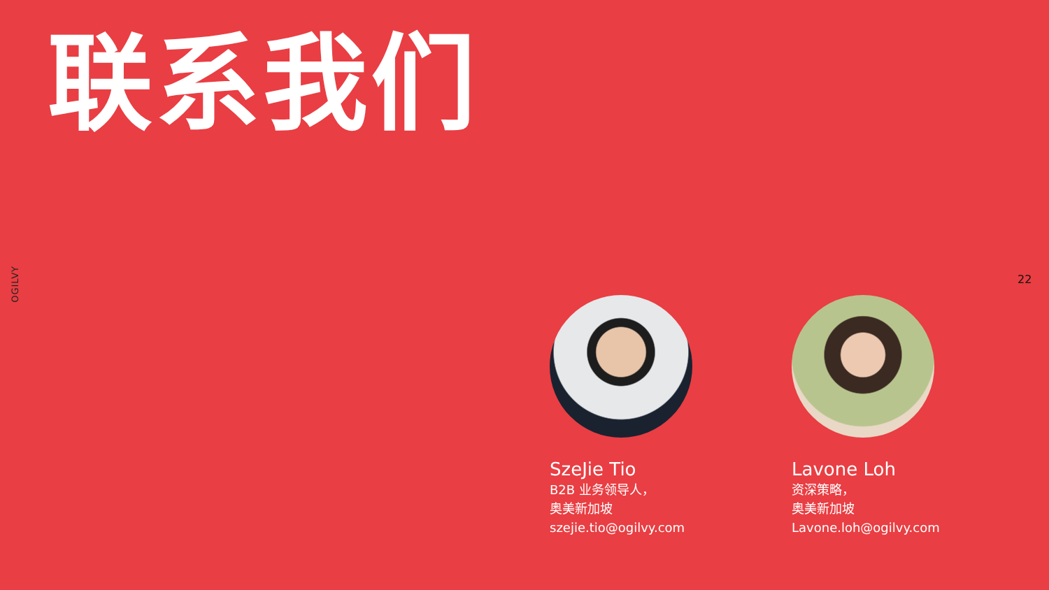联系我们
OGILVY
22
SzeJie Tio
B2B 业务领导人，
奥美新加坡
szejie.tio@ogilvy.com
Lavone Loh
资深策略，
奥美新加坡
Lavone.loh@ogilvy.com